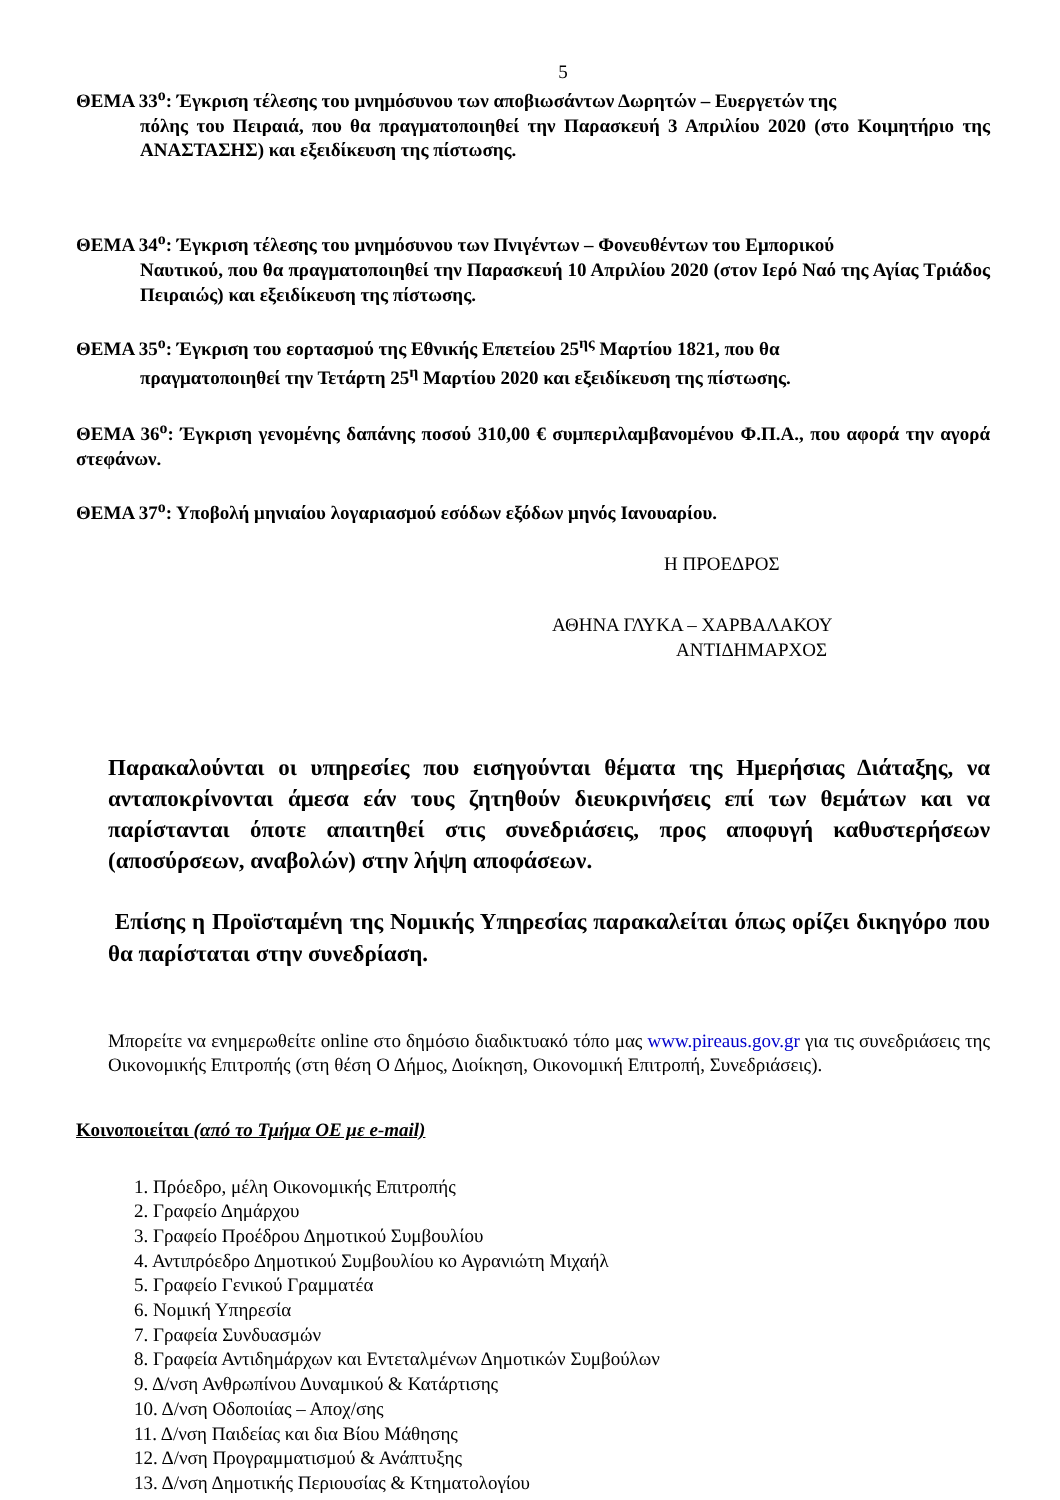5
ΘΕΜΑ 33<sup>ο</sup>: Έγκριση τέλεσης του μνημόσυνου των αποβιωσάντων Δωρητών – Ευεργετών της
πόλης του Πειραιά, που θα πραγματοποιηθεί την Παρασκευή 3 Απριλίου 2020 (στο Κοιμητήριο της ΑΝΑΣΤΑΣΗΣ) και εξειδίκευση της πίστωσης.
ΘΕΜΑ 34<sup>ο</sup>: Έγκριση τέλεσης του μνημόσυνου των Πνιγέντων – Φονευθέντων του Εμπορικού
Ναυτικού, που θα πραγματοποιηθεί την Παρασκευή 10 Απριλίου 2020 (στον Ιερό Ναό της Αγίας Τριάδος Πειραιώς) και εξειδίκευση της πίστωσης.
ΘΕΜΑ 35<sup>ο</sup>: Έγκριση του εορτασμού της Εθνικής Επετείου 25<sup>ης</sup> Μαρτίου 1821, που θα
πραγματοποιηθεί την Τετάρτη 25<sup>η</sup> Μαρτίου 2020 και εξειδίκευση της πίστωσης.
ΘΕΜΑ 36<sup>ο</sup>: Έγκριση γενομένης δαπάνης ποσού 310,00 € συμπεριλαμβανομένου Φ.Π.Α., που αφορά την αγορά στεφάνων.
ΘΕΜΑ 37<sup>ο</sup>: Υποβολή μηνιαίου λογαριασμού εσόδων εξόδων μηνός Ιανουαρίου.
Η ΠΡΟΕΔΡΟΣ
ΑΘΗΝΑ ΓΛΥΚΑ – ΧΑΡΒΑΛΑΚΟΥ
ΑΝΤΙΔΗΜΑΡΧΟΣ
Παρακαλούνται οι υπηρεσίες που εισηγούνται θέματα της Ημερήσιας Διάταξης, να ανταποκρίνονται άμεσα εάν τους ζητηθούν διευκρινήσεις επί των θεμάτων και να παρίστανται όποτε απαιτηθεί στις συνεδριάσεις, προς αποφυγή καθυστερήσεων (αποσύρσεων, αναβολών) στην λήψη αποφάσεων.
Επίσης η Προϊσταμένη της Νομικής Υπηρεσίας παρακαλείται όπως ορίζει δικηγόρο που θα παρίσταται στην συνεδρίαση.
Μπορείτε να ενημερωθείτε online στο δημόσιο διαδικτυακό τόπο μας www.pireaus.gov.gr για τις συνεδριάσεις της Οικονομικής Επιτροπής (στη θέση Ο Δήμος, Διοίκηση, Οικονομική Επιτροπή, Συνεδριάσεις).
Κοινοποιείται (από το Τμήμα ΟΕ με e-mail)
1. Πρόεδρο, μέλη Οικονομικής Επιτροπής
2. Γραφείο Δημάρχου
3. Γραφείο Προέδρου Δημοτικού Συμβουλίου
4. Αντιπρόεδρο Δημοτικού Συμβουλίου κο Αγρανιώτη Μιχαήλ
5. Γραφείο Γενικού Γραμματέα
6. Νομική Υπηρεσία
7. Γραφεία Συνδυασμών
8. Γραφεία Αντιδημάρχων και Εντεταλμένων Δημοτικών Συμβούλων
9. Δ/νση Ανθρωπίνου Δυναμικού & Κατάρτισης
10. Δ/νση Οδοποιίας – Αποχ/σης
11. Δ/νση Παιδείας και δια Βίου Μάθησης
12. Δ/νση Προγραμματισμού & Ανάπτυξης
13. Δ/νση Δημοτικής Περιουσίας & Κτηματολογίου